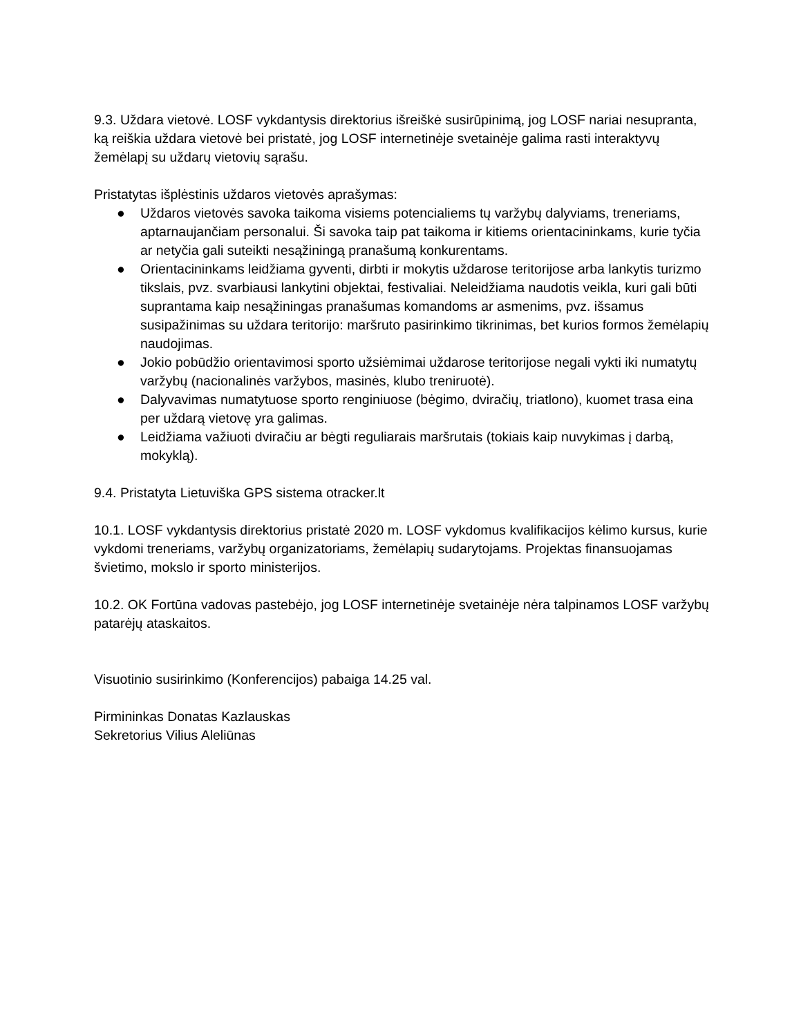9.3. Uždara vietovė. LOSF vykdantysis direktorius išreiškė susirūpinimą, jog LOSF nariai nesupranta, ką reiškia uždara vietovė bei pristatė, jog LOSF internetinėje svetainėje galima rasti interaktyvų žemėlapį su uždarų vietovių sąrašu.
Pristatytas išplėstinis uždaros vietovės aprašymas:
● Uždaros vietovės savoka taikoma visiems potencialiems tų varžybų dalyviams, treneriams, aptarnaujančiam personalui. Ši savoka taip pat taikoma ir kitiems orientacininkams, kurie tyčia ar netyčia gali suteikti nesąžiningą pranašumą konkurentams.
● Orientacininkams leidžiama gyventi, dirbti ir mokytis uždarose teritorijose arba lankytis turizmo tikslais, pvz. svarbiausi lankytini objektai, festivaliai. Neleidžiama naudotis veikla, kuri gali būti suprantama kaip nesąžiningas pranašumas komandoms ar asmenims, pvz. išsamus susipažinimas su uždara teritorijo: maršruto pasirinkimo tikrinimas, bet kurios formos žemėlapių naudojimas.
● Jokio pobūdžio orientavimosi sporto užsiėmimai uždarose teritorijose negali vykti iki numatytų varžybų (nacionalinės varžybos, masinės, klubo treniruotė).
● Dalyvavimas numatytuose sporto renginiuose (bėgimo, dviračių, triatlono), kuomet trasa eina per uždarą vietovę yra galimas.
● Leidžiama važiuoti dviračiu ar bėgti reguliarais maršrutais (tokiais kaip nuvykimas į darbą, mokyklą).
9.4. Pristatyta Lietuviška GPS sistema otracker.lt
10.1. LOSF vykdantysis direktorius pristatė 2020 m. LOSF vykdomus kvalifikacijos kėlimo kursus, kurie vykdomi treneriams, varžybų organizatoriams, žemėlapių sudarytojams. Projektas finansuojamas švietimo, mokslo ir sporto ministerijos.
10.2. OK Fortūna vadovas pastebėjo, jog LOSF internetinėje svetainėje nėra talpinamos LOSF varžybų patarėjų ataskaitos.
Visuotinio susirinkimo (Konferencijos) pabaiga 14.25 val.
Pirmininkas Donatas Kazlauskas
Sekretorius Vilius Aleliūnas